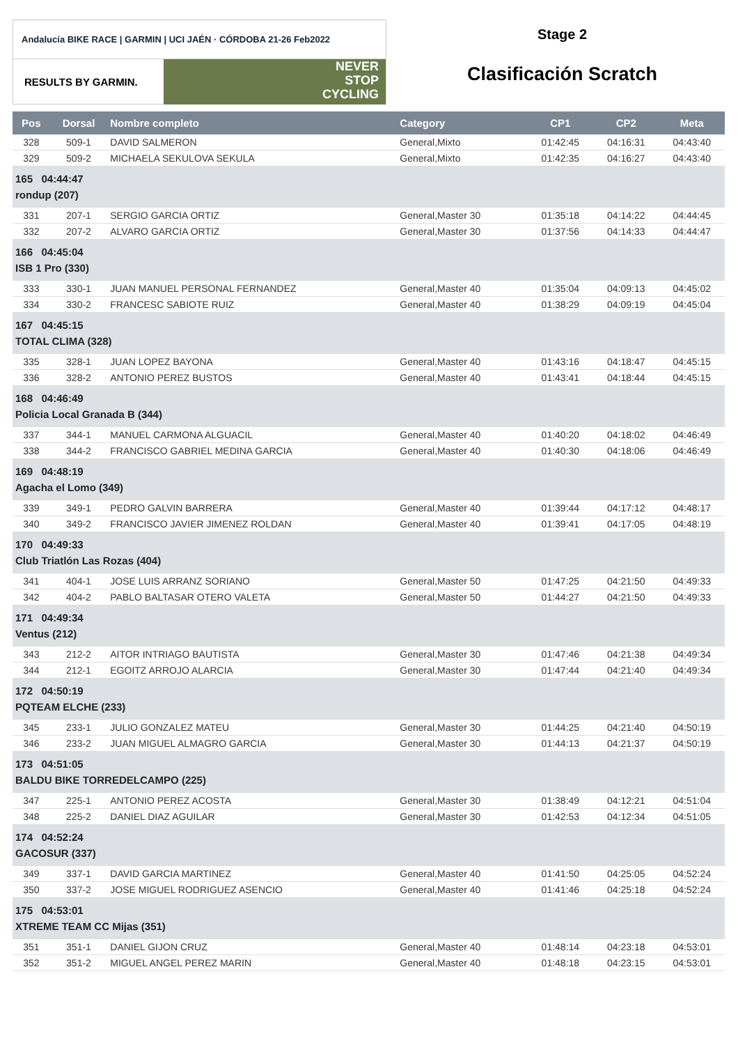Andalucía BIKE RACE | GARMIN | UCI JAÉN · CÓRDOBA 21-26 Feb2022
RESULTS BY GARMIN.
NEVER
STOP
CYCLING
Stage 2
Clasificación Scratch
| Pos | Dorsal | Nombre completo | Category | CP1 | CP2 | Meta |
| --- | --- | --- | --- | --- | --- | --- |
| 328 | 509-1 | DAVID SALMERON | General,Mixto | 01:42:45 | 04:16:31 | 04:43:40 |
| 329 | 509-2 | MICHAELA SEKULOVA SEKULA | General,Mixto | 01:42:35 | 04:16:27 | 04:43:40 |
| 165 04:44:47 rondup (207) | | | | | | |
| 331 | 207-1 | SERGIO GARCIA ORTIZ | General,Master 30 | 01:35:18 | 04:14:22 | 04:44:45 |
| 332 | 207-2 | ALVARO GARCIA ORTIZ | General,Master 30 | 01:37:56 | 04:14:33 | 04:44:47 |
| 166 04:45:04 ISB 1 Pro (330) | | | | | | |
| 333 | 330-1 | JUAN MANUEL PERSONAL FERNANDEZ | General,Master 40 | 01:35:04 | 04:09:13 | 04:45:02 |
| 334 | 330-2 | FRANCESC SABIOTE RUIZ | General,Master 40 | 01:38:29 | 04:09:19 | 04:45:04 |
| 167 04:45:15 TOTAL CLIMA (328) | | | | | | |
| 335 | 328-1 | JUAN LOPEZ BAYONA | General,Master 40 | 01:43:16 | 04:18:47 | 04:45:15 |
| 336 | 328-2 | ANTONIO PEREZ BUSTOS | General,Master 40 | 01:43:41 | 04:18:44 | 04:45:15 |
| 168 04:46:49 Policia Local Granada B (344) | | | | | | |
| 337 | 344-1 | MANUEL CARMONA ALGUACIL | General,Master 40 | 01:40:20 | 04:18:02 | 04:46:49 |
| 338 | 344-2 | FRANCISCO GABRIEL MEDINA GARCIA | General,Master 40 | 01:40:30 | 04:18:06 | 04:46:49 |
| 169 04:48:19 Agacha el Lomo (349) | | | | | | |
| 339 | 349-1 | PEDRO GALVIN BARRERA | General,Master 40 | 01:39:44 | 04:17:12 | 04:48:17 |
| 340 | 349-2 | FRANCISCO JAVIER JIMENEZ ROLDAN | General,Master 40 | 01:39:41 | 04:17:05 | 04:48:19 |
| 170 04:49:33 Club Triatlón Las Rozas (404) | | | | | | |
| 341 | 404-1 | JOSE LUIS ARRANZ SORIANO | General,Master 50 | 01:47:25 | 04:21:50 | 04:49:33 |
| 342 | 404-2 | PABLO BALTASAR OTERO VALETA | General,Master 50 | 01:44:27 | 04:21:50 | 04:49:33 |
| 171 04:49:34 Ventus (212) | | | | | | |
| 343 | 212-2 | AITOR INTRIAGO BAUTISTA | General,Master 30 | 01:47:46 | 04:21:38 | 04:49:34 |
| 344 | 212-1 | EGOITZ ARROJO ALARCIA | General,Master 30 | 01:47:44 | 04:21:40 | 04:49:34 |
| 172 04:50:19 PQTEAM ELCHE (233) | | | | | | |
| 345 | 233-1 | JULIO GONZALEZ MATEU | General,Master 30 | 01:44:25 | 04:21:40 | 04:50:19 |
| 346 | 233-2 | JUAN MIGUEL ALMAGRO GARCIA | General,Master 30 | 01:44:13 | 04:21:37 | 04:50:19 |
| 173 04:51:05 BALDU BIKE TORREDELCAMPO (225) | | | | | | |
| 347 | 225-1 | ANTONIO PEREZ ACOSTA | General,Master 30 | 01:38:49 | 04:12:21 | 04:51:04 |
| 348 | 225-2 | DANIEL DIAZ AGUILAR | General,Master 30 | 01:42:53 | 04:12:34 | 04:51:05 |
| 174 04:52:24 GACOSUR (337) | | | | | | |
| 349 | 337-1 | DAVID GARCIA MARTINEZ | General,Master 40 | 01:41:50 | 04:25:05 | 04:52:24 |
| 350 | 337-2 | JOSE MIGUEL RODRIGUEZ ASENCIO | General,Master 40 | 01:41:46 | 04:25:18 | 04:52:24 |
| 175 04:53:01 XTREME TEAM CC Mijas (351) | | | | | | |
| 351 | 351-1 | DANIEL GIJON CRUZ | General,Master 40 | 01:48:14 | 04:23:18 | 04:53:01 |
| 352 | 351-2 | MIGUEL ANGEL PEREZ MARIN | General,Master 40 | 01:48:18 | 04:23:15 | 04:53:01 |